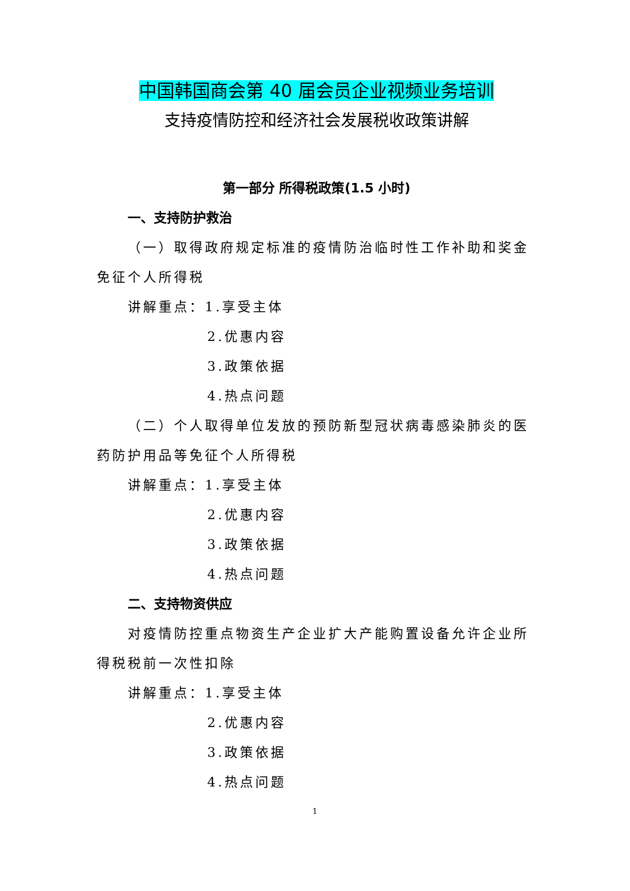中国韩国商会第 40 届会员企业视频业务培训
支持疫情防控和经济社会发展税收政策讲解
第一部分 所得税政策(1.5 小时)
一、支持防护救治
（一）取得政府规定标准的疫情防治临时性工作补助和奖金免征个人所得税
讲解重点：1.享受主体
2.优惠内容
3.政策依据
4.热点问题
（二）个人取得单位发放的预防新型冠状病毒感染肺炎的医药防护用品等免征个人所得税
讲解重点：1.享受主体
2.优惠内容
3.政策依据
4.热点问题
二、支持物资供应
对疫情防控重点物资生产企业扩大产能购置设备允许企业所得税税前一次性扣除
讲解重点：1.享受主体
2.优惠内容
3.政策依据
4.热点问题
1